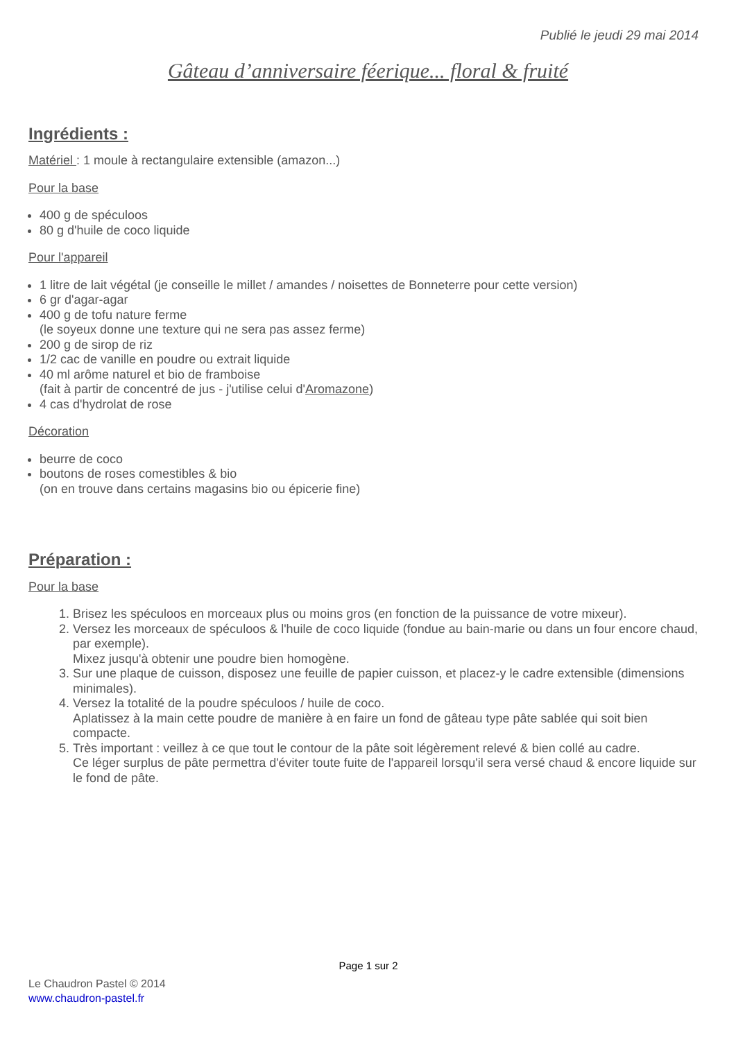Publié le jeudi 29 mai 2014
Gâteau d’anniversaire féerique... floral & fruité
Ingrédients :
Matériel : 1 moule à rectangulaire extensible (amazon...)
Pour la base
400 g de spéculoos
80 g d'huile de coco liquide
Pour l'appareil
1 litre de lait végétal (je conseille le millet / amandes / noisettes de Bonneterre pour cette version)
6 gr d'agar-agar
400 g de tofu nature ferme
(le soyeux donne une texture qui ne sera pas assez ferme)
200 g de sirop de riz
1/2 cac de vanille en poudre ou extrait liquide
40 ml arôme naturel et bio de framboise
(fait à partir de concentré de jus - j'utilise celui d'Aromazone)
4 cas d'hydrolat de rose
Décoration
beurre de coco
boutons de roses comestibles & bio
(on en trouve dans certains magasins bio ou épicerie fine)
Préparation :
Pour la base
1. Brisez les spéculoos en morceaux plus ou moins gros (en fonction de la puissance de votre mixeur).
2. Versez les morceaux de spéculoos & l'huile de coco liquide (fondue au bain-marie ou dans un four encore chaud, par exemple).
Mixez jusqu'à obtenir une poudre bien homogène.
3. Sur une plaque de cuisson, disposez une feuille de papier cuisson, et placez-y le cadre extensible (dimensions minimales).
4. Versez la totalité de la poudre spéculoos / huile de coco.
Aplatissez à la main cette poudre de manière à en faire un fond de gâteau type pâte sablée qui soit bien compacte.
5. Très important : veillez à ce que tout le contour de la pâte soit légèrement relevé & bien collé au cadre.
Ce léger surplus de pâte permettra d'éviter toute fuite de l'appareil lorsqu'il sera versé chaud & encore liquide sur le fond de pâte.
Page 1 sur 2
Le Chaudron Pastel © 2014
www.chaudron-pastel.fr